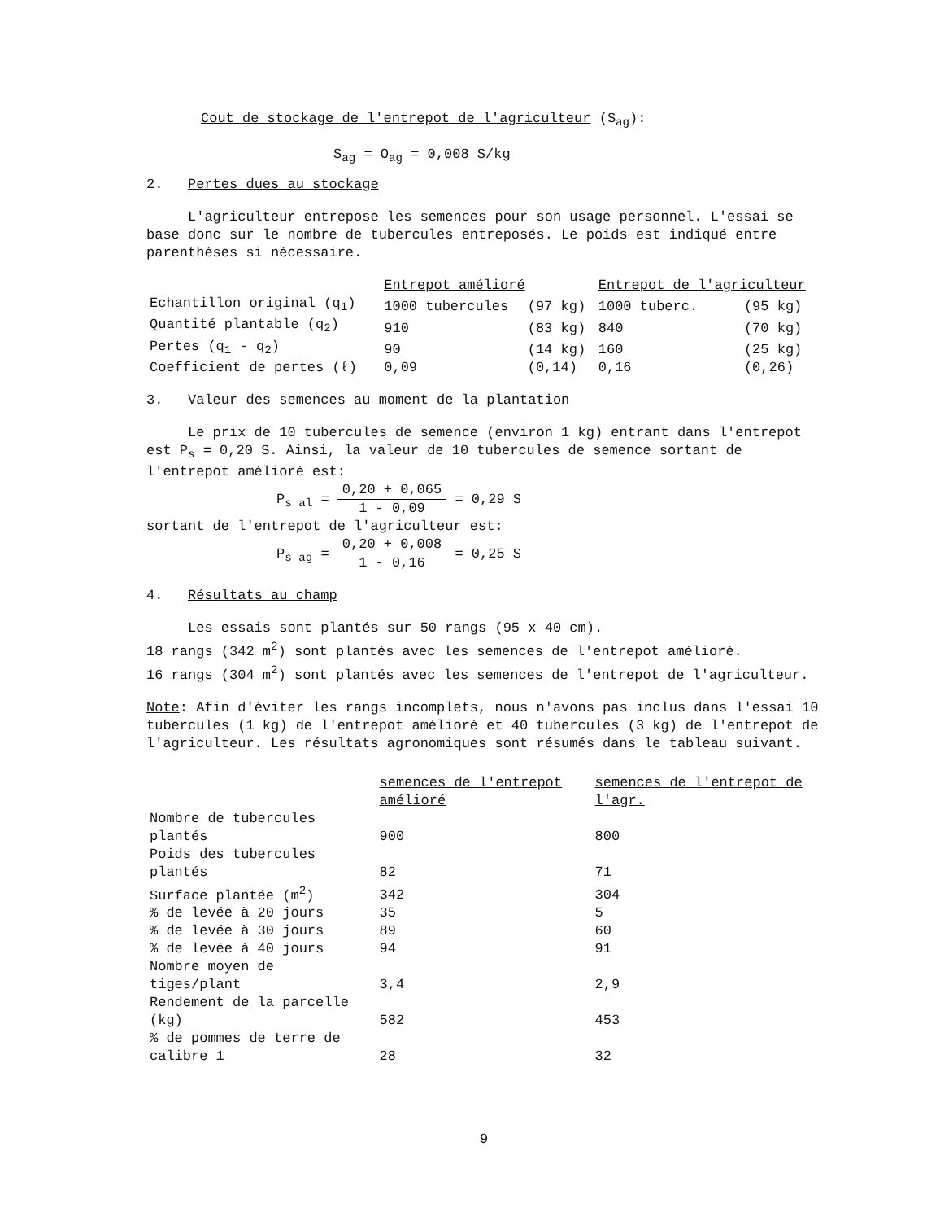Cout de stockage de l'entrepot de l'agriculteur (S<sub>ag</sub>):
S<sub>ag</sub> = O<sub>ag</sub> = 0,008 S/kg
2. Pertes dues au stockage
L'agriculteur entrepose les semences pour son usage personnel. L'essai se base donc sur le nombre de tubercules entreposés. Le poids est indiqué entre parenthèses si nécessaire.
| | Entrepot amélioré | | Entrepot de l'agriculteur | |
| --- | --- | --- | --- | --- |
| Echantillon original (q<sub>1</sub>) | 1000 tubercules | (97 kg) | 1000 tuberc. | (95 kg) |
| Quantité plantable (q<sub>2</sub>) | 910 | (83 kg) | 840 | (70 kg) |
| Pertes (q<sub>1</sub> - q<sub>2</sub>) | 90 | (14 kg) | 160 | (25 kg) |
| Coefficient de pertes (ℓ) | 0,09 | (0,14) | 0,16 | (0,26) |
3. Valeur des semences au moment de la plantation
Le prix de 10 tubercules de semence (environ 1 kg) entrant dans l'entrepot est P<sub>s</sub> = 0,20 S. Ainsi, la valeur de 10 tubercules de semence sortant de l'entrepot amélioré est:
P<sub>s al</sub> = 0,20 + 0,065 1 - 0,09 = 0,29 S
sortant de l'entrepot de l'agriculteur est:
P<sub>s ag</sub> = 0,20 + 0,008 1 - 0,16 = 0,25 S
4. Résultats au champ
Les essais sont plantés sur 50 rangs (95 x 40 cm).
18 rangs (342 m<sup>2</sup>) sont plantés avec les semences de l'entrepot amélioré.
16 rangs (304 m<sup>2</sup>) sont plantés avec les semences de l'entrepot de l'agriculteur.
Note: Afin d'éviter les rangs incomplets, nous n'avons pas inclus dans l'essai 10 tubercules (1 kg) de l'entrepot amélioré et 40 tubercules (3 kg) de l'entrepot de l'agriculteur. Les résultats agronomiques sont résumés dans le tableau suivant.
| | semences de l'entrepot amélioré | semences de l'entrepot de l'agr. |
| --- | --- | --- |
| Nombre de tubercules plantés | 900 | 800 |
| Poids des tubercules plantés | 82 | 71 |
| Surface plantée (m<sup>2</sup>) | 342 | 304 |
| % de levée à 20 jours | 35 | 5 |
| % de levée à 30 jours | 89 | 60 |
| % de levée à 40 jours | 94 | 91 |
| Nombre moyen de tiges/plant | 3,4 | 2,9 |
| Rendement de la parcelle (kg) | 582 | 453 |
| % de pommes de terre de calibre 1 | 28 | 32 |
9